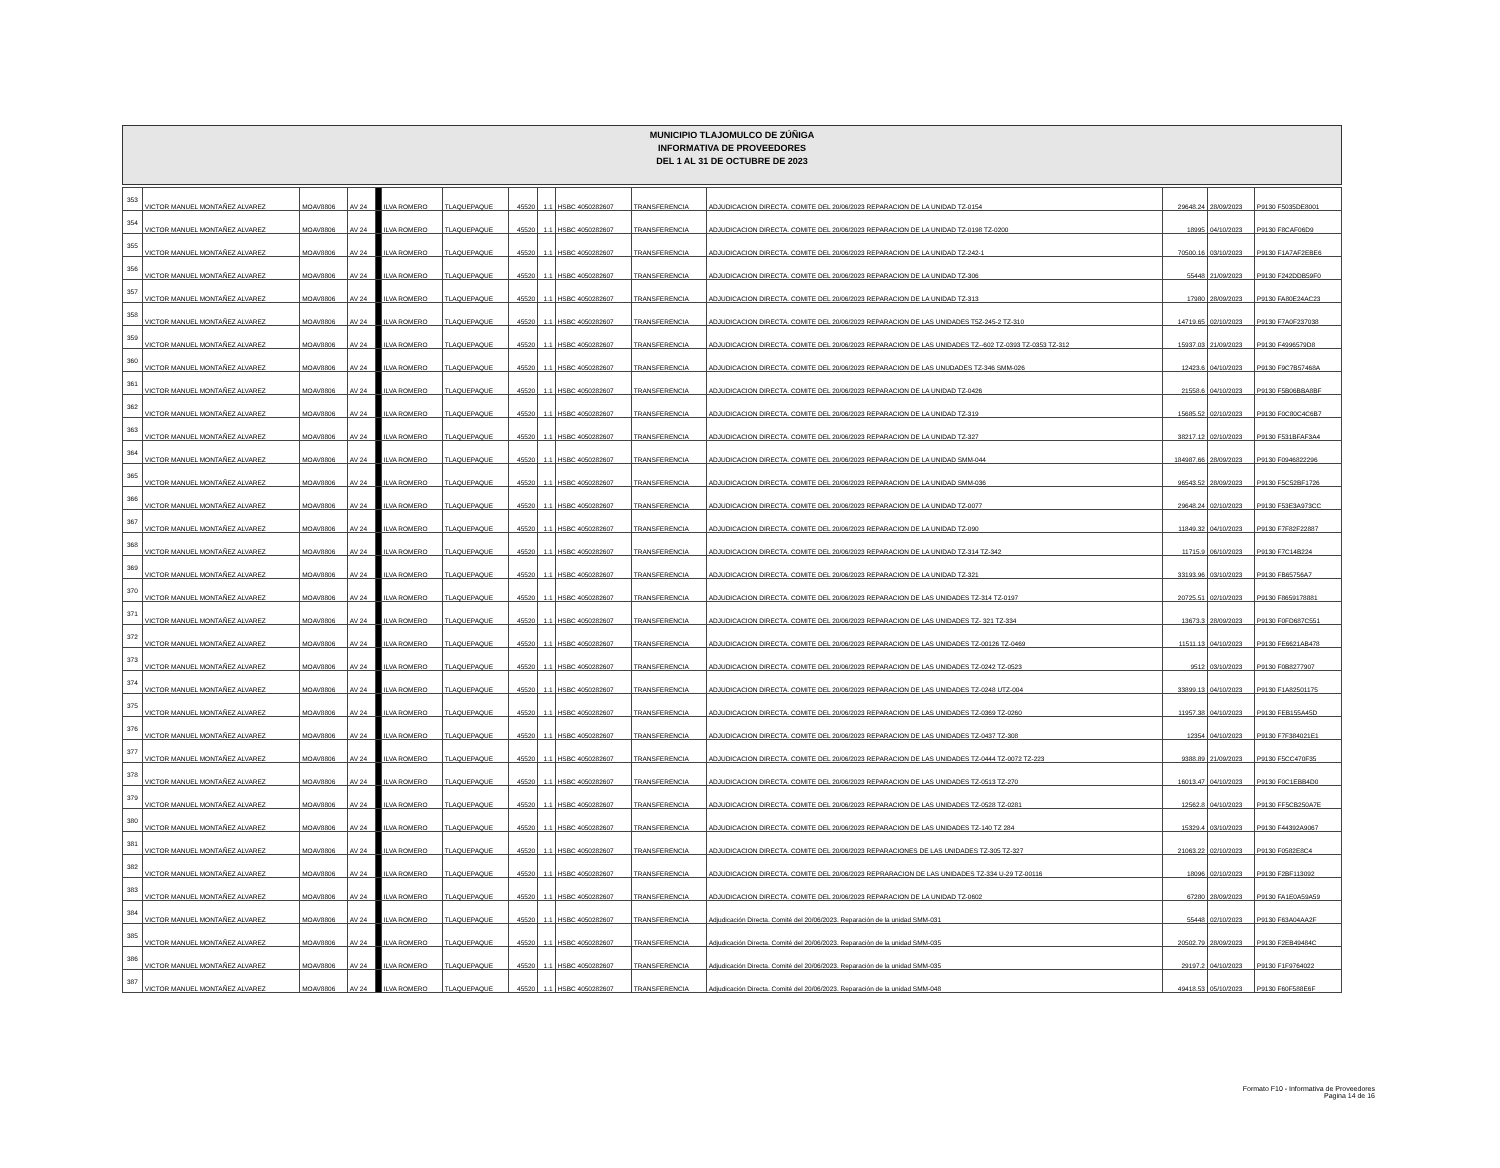MUNICIPIO TLAJOMULCO DE ZÚÑIGA
INFORMATIVA DE PROVEEDORES
DEL 1 AL 31 DE OCTUBRE DE 2023
| 353 | VICTOR MANUEL MONTAÑEZ ALVAREZ | MOAV8806 | AV 24 | | ILVA ROMERO | TLAQUEPAQUE | 45520 | 1.1 | HSBC 4050282607 | TRANSFERENCIA | ADJUDICACION DIRECTA. COMITE DEL 20/06/2023 REPARACION DE LA UNIDAD TZ-0154 | 29648.24 | 28/09/2023 | P9130 F5035DE8001 |
| 354 | VICTOR MANUEL MONTAÑEZ ALVAREZ | MOAV8806 | AV 24 | | ILVA ROMERO | TLAQUEPAQUE | 45520 | 1.1 | HSBC 4050282607 | TRANSFERENCIA | ADJUDICACION DIRECTA. COMITE DEL 20/06/2023 REPARACION DE LA UNIDAD TZ-0198 TZ-0200 | 18995 | 04/10/2023 | P9130 F8CAF06D9 |
| 355 | VICTOR MANUEL MONTAÑEZ ALVAREZ | MOAV8806 | AV 24 | | ILVA ROMERO | TLAQUEPAQUE | 45520 | 1.1 | HSBC 4050282607 | TRANSFERENCIA | ADJUDICACION DIRECTA. COMITE DEL 20/06/2023 REPARACION DE LA UNIDAD TZ-242-1 | 70500.16 | 03/10/2023 | P9130 F1A7AF2EBE6 |
| 356 | VICTOR MANUEL MONTAÑEZ ALVAREZ | MOAV8806 | AV 24 | | ILVA ROMERO | TLAQUEPAQUE | 45520 | 1.1 | HSBC 4050282607 | TRANSFERENCIA | ADJUDICACION DIRECTA. COMITE DEL 20/06/2023 REPARACION DE LA UNIDAD TZ-306 | 55448 | 21/09/2023 | P9130 F242DDB59F0 |
| 357 | VICTOR MANUEL MONTAÑEZ ALVAREZ | MOAV8806 | AV 24 | | ILVA ROMERO | TLAQUEPAQUE | 45520 | 1.1 | HSBC 4050282607 | TRANSFERENCIA | ADJUDICACION DIRECTA. COMITE DEL 20/06/2023 REPARACION DE LA UNIDAD TZ-313 | 17980 | 28/09/2023 | P9130 FA80E24AC23 |
| 358 | VICTOR MANUEL MONTAÑEZ ALVAREZ | MOAV8806 | AV 24 | | ILVA ROMERO | TLAQUEPAQUE | 45520 | 1.1 | HSBC 4050282607 | TRANSFERENCIA | ADJUDICACION DIRECTA. COMITE DEL 20/06/2023 REPARACION DE LAS UNIDADES T5Z-245-2 TZ-310 | 14719.65 | 02/10/2023 | P9130 F7A0F237038 |
| 359 | VICTOR MANUEL MONTAÑEZ ALVAREZ | MOAV8806 | AV 24 | | ILVA ROMERO | TLAQUEPAQUE | 45520 | 1.1 | HSBC 4050282607 | TRANSFERENCIA | ADJUDICACION DIRECTA. COMITE DEL 20/06/2023 REPARACION DE LAS UNIDADES TZ--602 TZ-0393 TZ-0353 TZ-312 | 15937.03 | 21/09/2023 | P9130 F4996579D8 |
| 360 | VICTOR MANUEL MONTAÑEZ ALVAREZ | MOAV8806 | AV 24 | | ILVA ROMERO | TLAQUEPAQUE | 45520 | 1.1 | HSBC 4050282607 | TRANSFERENCIA | ADJUDICACION DIRECTA. COMITE DEL 20/06/2023 REPARACION DE LAS UNUDADES TZ-346 SMM-026 | 12423.6 | 04/10/2023 | P9130 F9C7B57468A |
| 361 | VICTOR MANUEL MONTAÑEZ ALVAREZ | MOAV8806 | AV 24 | | ILVA ROMERO | TLAQUEPAQUE | 45520 | 1.1 | HSBC 4050282607 | TRANSFERENCIA | ADJUDICACION DIRECTA. COMITE DEL 20/06/2023 REPARACION DE LA UNIDAD TZ-0426 | 21558.6 | 04/10/2023 | P9130 F5B06BBA8BF |
| 362 | VICTOR MANUEL MONTAÑEZ ALVAREZ | MOAV8806 | AV 24 | | ILVA ROMERO | TLAQUEPAQUE | 45520 | 1.1 | HSBC 4050282607 | TRANSFERENCIA | ADJUDICACION DIRECTA. COMITE DEL 20/06/2023 REPARACION DE LA UNIDAD TZ-319 | 15685.52 | 02/10/2023 | P9130 F0C80C4C6B7 |
| 363 | VICTOR MANUEL MONTAÑEZ ALVAREZ | MOAV8806 | AV 24 | | ILVA ROMERO | TLAQUEPAQUE | 45520 | 1.1 | HSBC 4050282607 | TRANSFERENCIA | ADJUDICACION DIRECTA. COMITE DEL 20/06/2023 REPARACION DE LA UNIDAD TZ-327 | 38217.12 | 02/10/2023 | P9130 F531BFAF3A4 |
| 364 | VICTOR MANUEL MONTAÑEZ ALVAREZ | MOAV8806 | AV 24 | | ILVA ROMERO | TLAQUEPAQUE | 45520 | 1.1 | HSBC 4050282607 | TRANSFERENCIA | ADJUDICACION DIRECTA. COMITE DEL 20/06/2023 REPARACION DE LA UNIDAD SMM-044 | 184987.66 | 28/09/2023 | P9130 F0946822296 |
| 365 | VICTOR MANUEL MONTAÑEZ ALVAREZ | MOAV8806 | AV 24 | | ILVA ROMERO | TLAQUEPAQUE | 45520 | 1.1 | HSBC 4050282607 | TRANSFERENCIA | ADJUDICACION DIRECTA. COMITE DEL 20/06/2023 REPARACION DE LA UNIDAD SMM-036 | 96543.52 | 28/09/2023 | P9130 F5C52BF1726 |
| 366 | VICTOR MANUEL MONTAÑEZ ALVAREZ | MOAV8806 | AV 24 | | ILVA ROMERO | TLAQUEPAQUE | 45520 | 1.1 | HSBC 4050282607 | TRANSFERENCIA | ADJUDICACION DIRECTA. COMITE DEL 20/06/2023 REPARACION DE LA UNIDAD TZ-0077 | 29648.24 | 02/10/2023 | P9130 F53E3A973CC |
| 367 | VICTOR MANUEL MONTAÑEZ ALVAREZ | MOAV8806 | AV 24 | | ILVA ROMERO | TLAQUEPAQUE | 45520 | 1.1 | HSBC 4050282607 | TRANSFERENCIA | ADJUDICACION DIRECTA. COMITE DEL 20/06/2023 REPARACION DE LA UNIDAD TZ-090 | 11849.32 | 04/10/2023 | P9130 F7F82F22887 |
| 368 | VICTOR MANUEL MONTAÑEZ ALVAREZ | MOAV8806 | AV 24 | | ILVA ROMERO | TLAQUEPAQUE | 45520 | 1.1 | HSBC 4050282607 | TRANSFERENCIA | ADJUDICACION DIRECTA. COMITE DEL 20/06/2023 REPARACION DE LA UNIDAD TZ-314 TZ-342 | 11715.9 | 06/10/2023 | P9130 F7C14B224 |
| 369 | VICTOR MANUEL MONTAÑEZ ALVAREZ | MOAV8806 | AV 24 | | ILVA ROMERO | TLAQUEPAQUE | 45520 | 1.1 | HSBC 4050282607 | TRANSFERENCIA | ADJUDICACION DIRECTA. COMITE DEL 20/06/2023 REPARACION DE LA UNIDAD TZ-321 | 33193.96 | 03/10/2023 | P9130 FB65756A7 |
| 370 | VICTOR MANUEL MONTAÑEZ ALVAREZ | MOAV8806 | AV 24 | | ILVA ROMERO | TLAQUEPAQUE | 45520 | 1.1 | HSBC 4050282607 | TRANSFERENCIA | ADJUDICACION DIRECTA. COMITE DEL 20/06/2023 REPARACION DE LAS UNIDADES TZ-314 TZ-0197 | 20725.51 | 02/10/2023 | P9130 F8659178881 |
| 371 | VICTOR MANUEL MONTAÑEZ ALVAREZ | MOAV8806 | AV 24 | | ILVA ROMERO | TLAQUEPAQUE | 45520 | 1.1 | HSBC 4050282607 | TRANSFERENCIA | ADJUDICACION DIRECTA. COMITE DEL 20/06/2023 REPARACION DE LAS UNIDADES TZ- 321 TZ-334 | 13673.3 | 28/09/2023 | P9130 F0FD687C551 |
| 372 | VICTOR MANUEL MONTAÑEZ ALVAREZ | MOAV8806 | AV 24 | | ILVA ROMERO | TLAQUEPAQUE | 45520 | 1.1 | HSBC 4050282607 | TRANSFERENCIA | ADJUDICACION DIRECTA. COMITE DEL 20/06/2023 REPARACION DE LAS UNIDADES TZ-00126 TZ-0469 | 11511.13 | 04/10/2023 | P9130 FE6621AB478 |
| 373 | VICTOR MANUEL MONTAÑEZ ALVAREZ | MOAV8806 | AV 24 | | ILVA ROMERO | TLAQUEPAQUE | 45520 | 1.1 | HSBC 4050282607 | TRANSFERENCIA | ADJUDICACION DIRECTA. COMITE DEL 20/06/2023 REPARACION DE LAS UNIDADES TZ-0242 TZ-0523 | 9512 | 03/10/2023 | P9130 F0B8277907 |
| 374 | VICTOR MANUEL MONTAÑEZ ALVAREZ | MOAV8806 | AV 24 | | ILVA ROMERO | TLAQUEPAQUE | 45520 | 1.1 | HSBC 4050282607 | TRANSFERENCIA | ADJUDICACION DIRECTA. COMITE DEL 20/06/2023 REPARACION DE LAS UNIDADES TZ-0248 UTZ-004 | 33899.13 | 04/10/2023 | P9130 F1A82501175 |
| 375 | VICTOR MANUEL MONTAÑEZ ALVAREZ | MOAV8806 | AV 24 | | ILVA ROMERO | TLAQUEPAQUE | 45520 | 1.1 | HSBC 4050282607 | TRANSFERENCIA | ADJUDICACION DIRECTA. COMITE DEL 20/06/2023 REPARACION DE LAS UNIDADES TZ-0369 TZ-0260 | 11957.38 | 04/10/2023 | P9130 FEB155A45D |
| 376 | VICTOR MANUEL MONTAÑEZ ALVAREZ | MOAV8806 | AV 24 | | ILVA ROMERO | TLAQUEPAQUE | 45520 | 1.1 | HSBC 4050282607 | TRANSFERENCIA | ADJUDICACION DIRECTA. COMITE DEL 20/06/2023 REPARACION DE LAS UNIDADES TZ-0437 TZ-308 | 12354 | 04/10/2023 | P9130 F7F384021E1 |
| 377 | VICTOR MANUEL MONTAÑEZ ALVAREZ | MOAV8806 | AV 24 | | ILVA ROMERO | TLAQUEPAQUE | 45520 | 1.1 | HSBC 4050282607 | TRANSFERENCIA | ADJUDICACION DIRECTA. COMITE DEL 20/06/2023 REPARACION DE LAS UNIDADES TZ-0444 TZ-0072 TZ-223 | 9388.89 | 21/09/2023 | P9130 F5CC470F35 |
| 378 | VICTOR MANUEL MONTAÑEZ ALVAREZ | MOAV8806 | AV 24 | | ILVA ROMERO | TLAQUEPAQUE | 45520 | 1.1 | HSBC 4050282607 | TRANSFERENCIA | ADJUDICACION DIRECTA. COMITE DEL 20/06/2023 REPARACION DE LAS UNIDADES TZ-0513 TZ-270 | 16013.47 | 04/10/2023 | P9130 F0C1EBB4D0 |
| 379 | VICTOR MANUEL MONTAÑEZ ALVAREZ | MOAV8806 | AV 24 | | ILVA ROMERO | TLAQUEPAQUE | 45520 | 1.1 | HSBC 4050282607 | TRANSFERENCIA | ADJUDICACION DIRECTA. COMITE DEL 20/06/2023 REPARACION DE LAS UNIDADES TZ-0528 TZ-0281 | 12562.8 | 04/10/2023 | P9130 FF5CB250A7E |
| 380 | VICTOR MANUEL MONTAÑEZ ALVAREZ | MOAV8806 | AV 24 | | ILVA ROMERO | TLAQUEPAQUE | 45520 | 1.1 | HSBC 4050282607 | TRANSFERENCIA | ADJUDICACION DIRECTA. COMITE DEL 20/06/2023 REPARACION DE LAS UNIDADES TZ-140 TZ 284 | 15329.4 | 03/10/2023 | P9130 F44392A9067 |
| 381 | VICTOR MANUEL MONTAÑEZ ALVAREZ | MOAV8806 | AV 24 | | ILVA ROMERO | TLAQUEPAQUE | 45520 | 1.1 | HSBC 4050282607 | TRANSFERENCIA | ADJUDICACION DIRECTA. COMITE DEL 20/06/2023 REPARACIONES DE LAS UNIDADES TZ-305 TZ-327 | 21063.22 | 02/10/2023 | P9130 F0582E8C4 |
| 382 | VICTOR MANUEL MONTAÑEZ ALVAREZ | MOAV8806 | AV 24 | | ILVA ROMERO | TLAQUEPAQUE | 45520 | 1.1 | HSBC 4050282607 | TRANSFERENCIA | ADJUDICACION DIRECTA. COMITE DEL 20/06/2023 REPRARACION DE LAS UNIDADES TZ-334 U-29 TZ-00116 | 18096 | 02/10/2023 | P9130 F2BF113092 |
| 383 | VICTOR MANUEL MONTAÑEZ ALVAREZ | MOAV8806 | AV 24 | | ILVA ROMERO | TLAQUEPAQUE | 45520 | 1.1 | HSBC 4050282607 | TRANSFERENCIA | ADJUDICACION DIRECTA. COMITE DEL 20/06/2023 REPARACION DE LA UNIDAD TZ-0602 | 67280 | 28/09/2023 | P9130 FA1E0A59A59 |
| 384 | VICTOR MANUEL MONTAÑEZ ALVAREZ | MOAV8806 | AV 24 | | ILVA ROMERO | TLAQUEPAQUE | 45520 | 1.1 | HSBC 4050282607 | TRANSFERENCIA | Adjudicación Directa. Comité del 20/06/2023. Reparación de la unidad SMM-031 | 55448 | 02/10/2023 | P9130 F63A04AA2F |
| 385 | VICTOR MANUEL MONTAÑEZ ALVAREZ | MOAV8806 | AV 24 | | ILVA ROMERO | TLAQUEPAQUE | 45520 | 1.1 | HSBC 4050282607 | TRANSFERENCIA | Adjudicación Directa. Comité del 20/06/2023. Reparación de la unidad SMM-035 | 20502.79 | 28/09/2023 | P9130 F2EB49484C |
| 386 | VICTOR MANUEL MONTAÑEZ ALVAREZ | MOAV8806 | AV 24 | | ILVA ROMERO | TLAQUEPAQUE | 45520 | 1.1 | HSBC 4050282607 | TRANSFERENCIA | Adjudicación Directa. Comité del 20/06/2023. Reparación de la unidad SMM-035 | 29197.2 | 04/10/2023 | P9130 F1F9764022 |
| 387 | VICTOR MANUEL MONTAÑEZ ALVAREZ | MOAV8806 | AV 24 | | ILVA ROMERO | TLAQUEPAQUE | 45520 | 1.1 | HSBC 4050282607 | TRANSFERENCIA | Adjudicación Directa. Comité del 20/06/2023. Reparación de la unidad SMM-048 | 49418.53 | 05/10/2023 | P9130 F60F588E6F |
Formato F10 - Informativa de Proveedores
Pagina 14 de 16